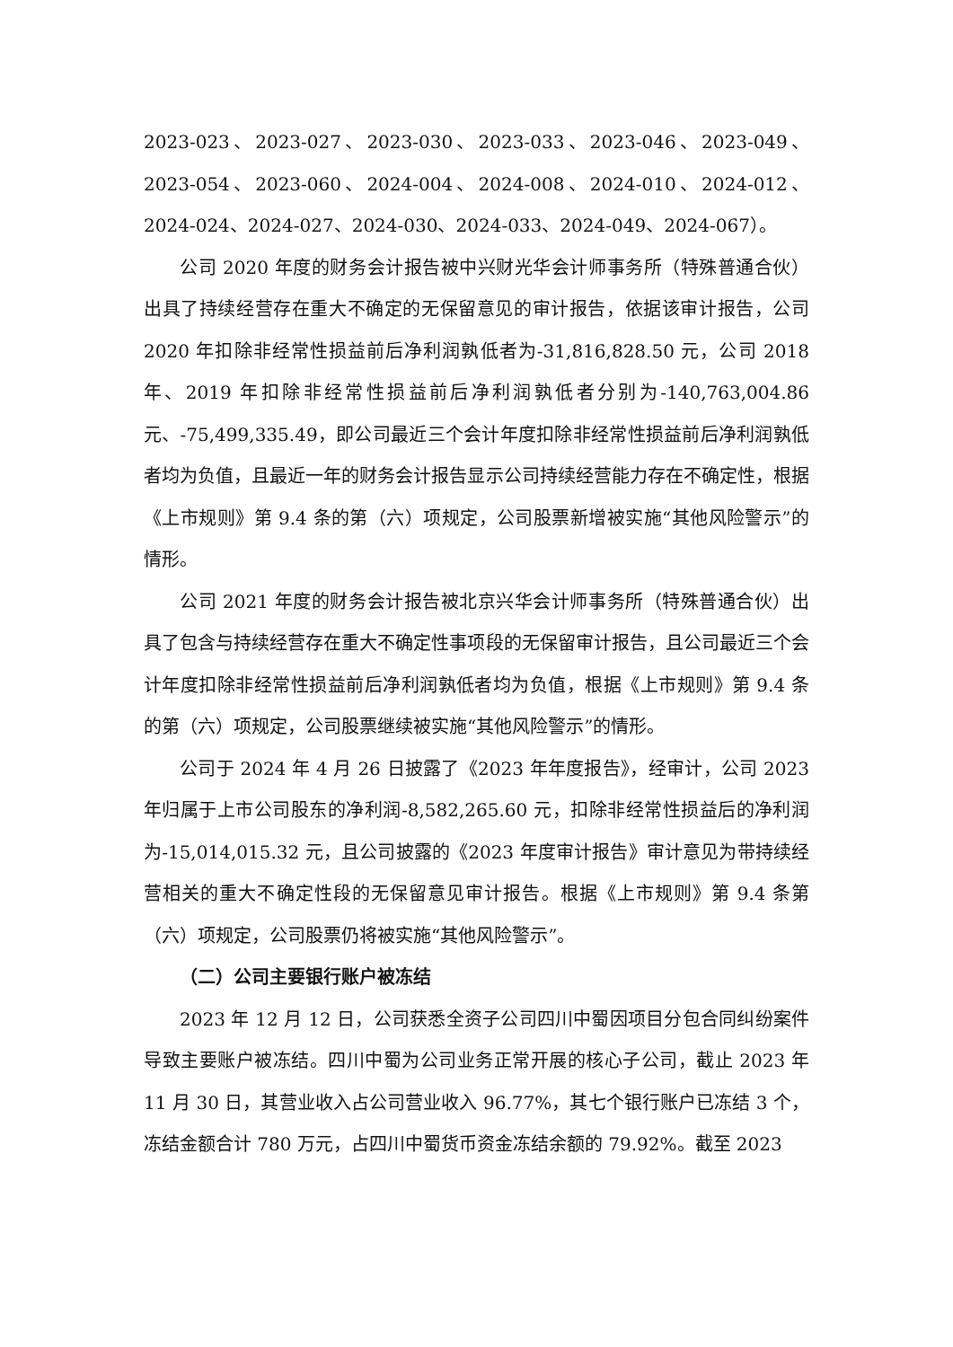2023-023、2023-027、2023-030、2023-033、2023-046、2023-049、2023-054、2023-060、2024-004、2024-008、2024-010、2024-012、2024-024、2024-027、2024-030、2024-033、2024-049、2024-067）。
公司 2020 年度的财务会计报告被中兴财光华会计师事务所（特殊普通合伙）出具了持续经营存在重大不确定的无保留意见的审计报告，依据该审计报告，公司 2020 年扣除非经常性损益前后净利润孰低者为-31,816,828.50 元，公司 2018 年、2019 年扣除非经常性损益前后净利润孰低者分别为-140,763,004.86 元、-75,499,335.49，即公司最近三个会计年度扣除非经常性损益前后净利润孰低者均为负值，且最近一年的财务会计报告显示公司持续经营能力存在不确定性，根据《上市规则》第 9.4 条的第（六）项规定，公司股票新增被实施“其他风险警示”的情形。
公司 2021 年度的财务会计报告被北京兴华会计师事务所（特殊普通合伙）出具了包含与持续经营存在重大不确定性事项段的无保留审计报告，且公司最近三个会计年度扣除非经常性损益前后净利润孰低者均为负值，根据《上市规则》第 9.4 条的第（六）项规定，公司股票继续被实施“其他风险警示”的情形。
公司于 2024 年 4 月 26 日披露了《2023 年年度报告》，经审计，公司 2023 年归属于上市公司股东的净利润-8,582,265.60 元，扣除非经常性损益后的净利润为-15,014,015.32 元，且公司披露的《2023 年度审计报告》审计意见为带持续经营相关的重大不确定性段的无保留意见审计报告。根据《上市规则》第 9.4 条第（六）项规定，公司股票仍将被实施“其他风险警示”。
（二）公司主要银行账户被冻结
2023 年 12 月 12 日，公司获悉全资子公司四川中蜀因项目分包合同纠纷案件导致主要账户被冻结。四川中蜀为公司业务正常开展的核心子公司，截止 2023 年 11 月 30 日，其营业收入占公司营业收入 96.77%，其七个银行账户已冻结 3 个，冻结金额合计 780 万元，占四川中蜀货币资金冻结余额的 79.92%。截至 2023